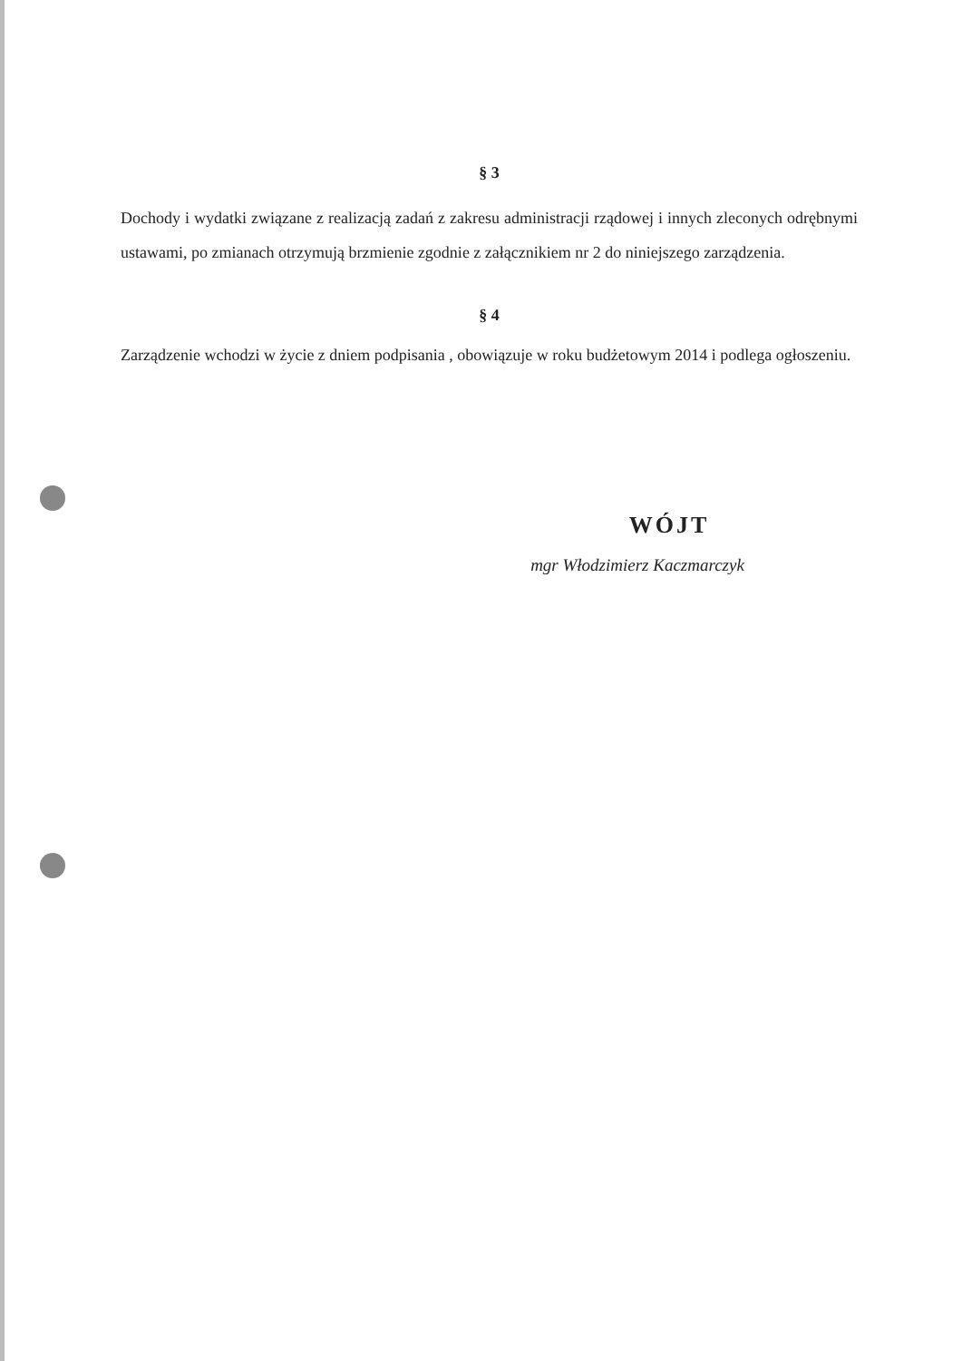§ 3
Dochody i wydatki związane z realizacją zadań z zakresu administracji rządowej i innych zleconych odrębnymi ustawami, po zmianach otrzymują brzmienie zgodnie z załącznikiem nr 2 do niniejszego zarządzenia.
§ 4
Zarządzenie wchodzi w życie z dniem podpisania , obowiązuje w roku budżetowym 2014 i podlega ogłoszeniu.
WÓJT
mgr Włodzimierz Kaczmarczyk